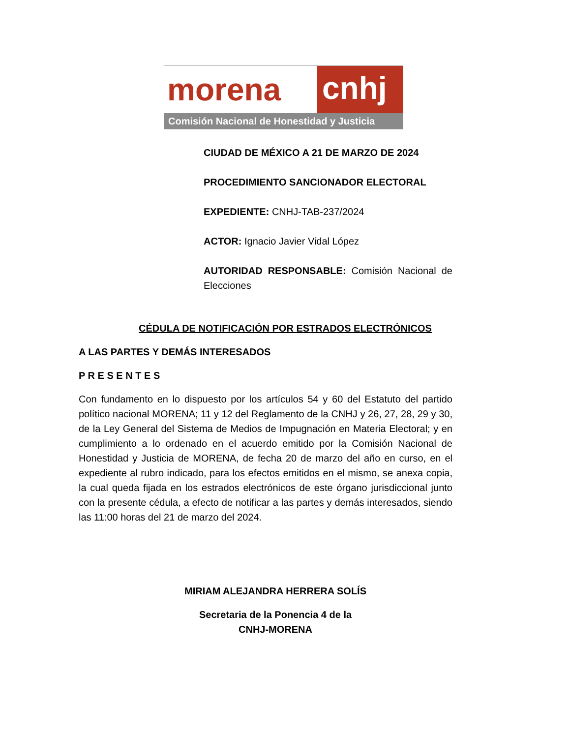morena
cnhj
Comisión Nacional de Honestidad y Justicia
CIUDAD DE MÉXICO A 21 DE MARZO DE 2024
PROCEDIMIENTO SANCIONADOR ELECTORAL
EXPEDIENTE: CNHJ-TAB-237/2024
ACTOR: Ignacio Javier Vidal López
AUTORIDAD RESPONSABLE: Comisión Nacional de Elecciones
CÉDULA DE NOTIFICACIÓN POR ESTRADOS ELECTRÓNICOS
A LAS PARTES Y DEMÁS INTERESADOS
P R E S E N T E S
Con fundamento en lo dispuesto por los artículos 54 y 60 del Estatuto del partido político nacional MORENA; 11 y 12 del Reglamento de la CNHJ y 26, 27, 28, 29 y 30, de la Ley General del Sistema de Medios de Impugnación en Materia Electoral; y en cumplimiento a lo ordenado en el acuerdo emitido por la Comisión Nacional de Honestidad y Justicia de MORENA, de fecha 20 de marzo del año en curso, en el expediente al rubro indicado, para los efectos emitidos en el mismo, se anexa copia, la cual queda fijada en los estrados electrónicos de este órgano jurisdiccional junto con la presente cédula, a efecto de notificar a las partes y demás interesados, siendo las 11:00 horas del 21 de marzo del 2024.
MIRIAM ALEJANDRA HERRERA SOLÍS
Secretaria de la Ponencia 4 de la
CNHJ-MORENA